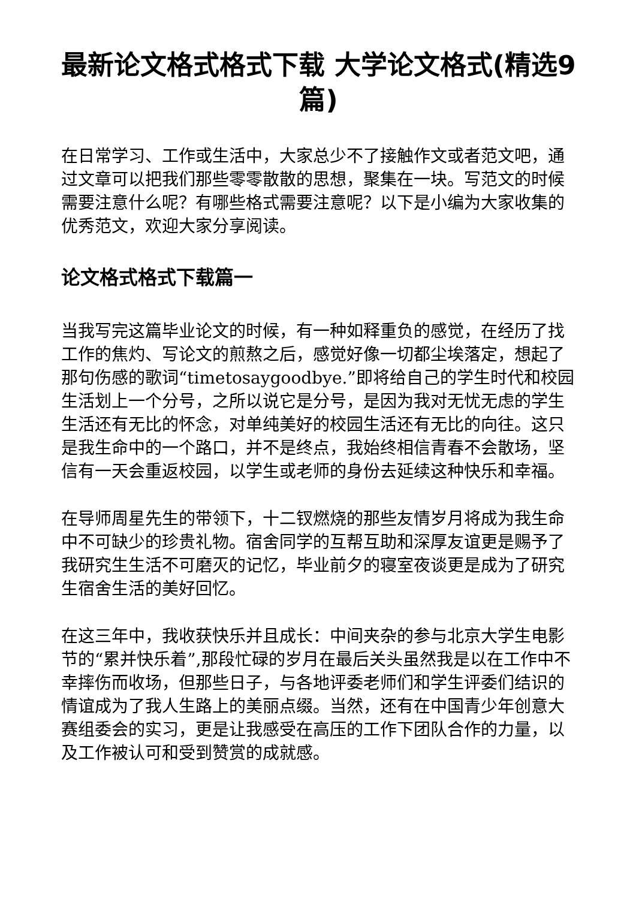最新论文格式格式下载 大学论文格式(精选9篇)
在日常学习、工作或生活中，大家总少不了接触作文或者范文吧，通过文章可以把我们那些零零散散的思想，聚集在一块。写范文的时候需要注意什么呢？有哪些格式需要注意呢？以下是小编为大家收集的优秀范文，欢迎大家分享阅读。
论文格式格式下载篇一
当我写完这篇毕业论文的时候，有一种如释重负的感觉，在经历了找工作的焦灼、写论文的煎熬之后，感觉好像一切都尘埃落定，想起了那句伤感的歌词“timetosaygoodbye.”即将给自己的学生时代和校园生活划上一个分号，之所以说它是分号，是因为我对无忧无虑的学生生活还有无比的怀念，对单纯美好的校园生活还有无比的向往。这只是我生命中的一个路口，并不是终点，我始终相信青春不会散场，坚信有一天会重返校园，以学生或老师的身份去延续这种快乐和幸福。
在导师周星先生的带领下，十二钗燃烧的那些友情岁月将成为我生命中不可缺少的珍贵礼物。宿舍同学的互帮互助和深厚友谊更是赐予了我研究生生活不可磨灭的记忆，毕业前夕的寝室夜谈更是成为了研究生宿舍生活的美好回忆。
在这三年中，我收获快乐并且成长：中间夹杂的参与北京大学生电影节的“累并快乐着”,那段忙碌的岁月在最后关头虽然我是以在工作中不幸摔伤而收场，但那些日子，与各地评委老师们和学生评委们结识的情谊成为了我人生路上的美丽点缀。当然，还有在中国青少年创意大赛组委会的实习，更是让我感受在高压的工作下团队合作的力量，以及工作被认可和受到赞赏的成就感。